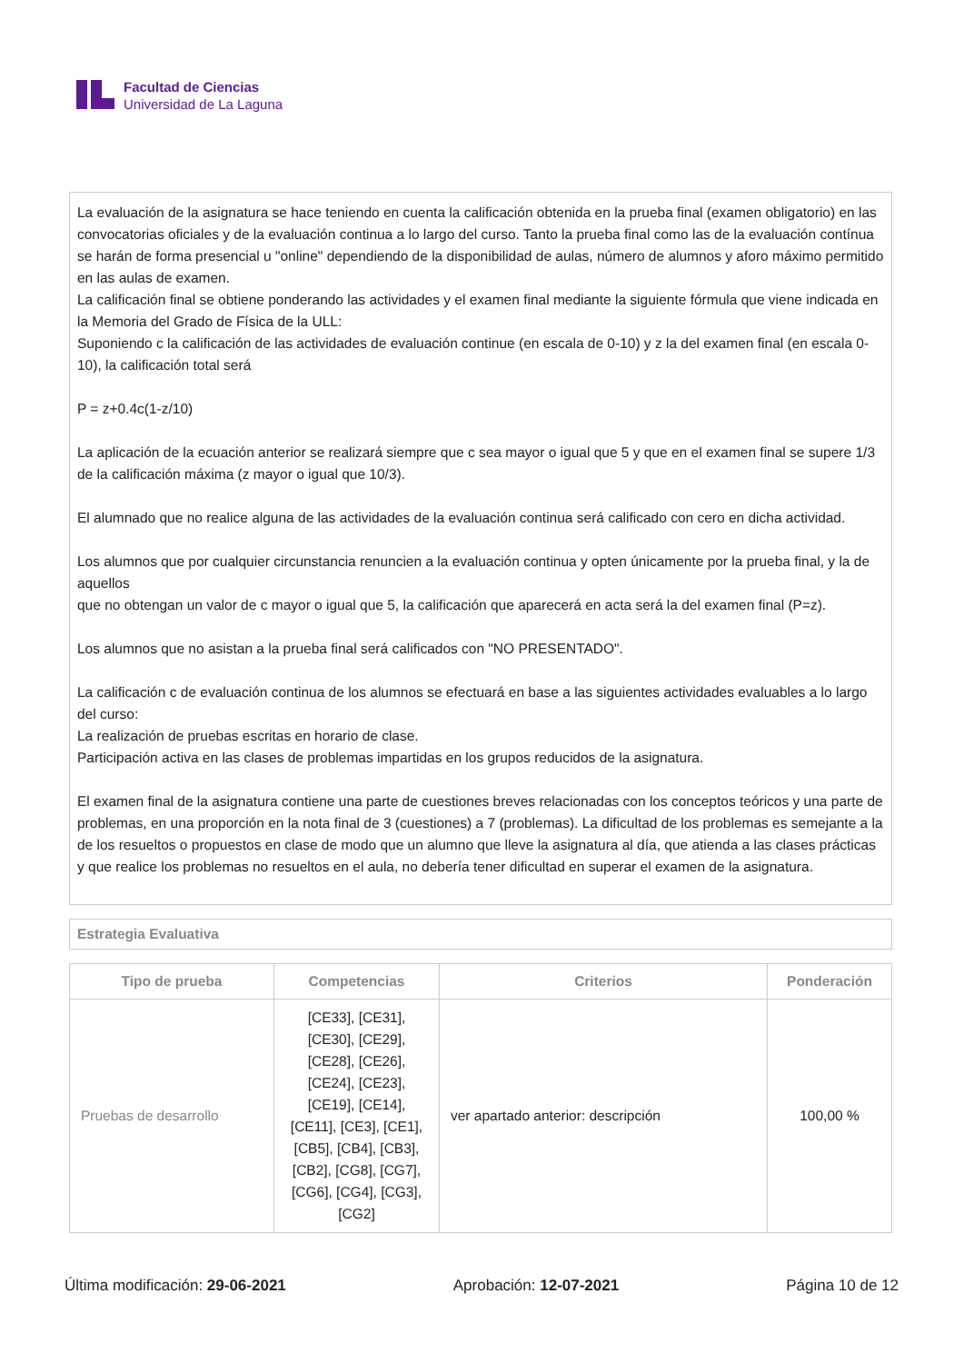Facultad de Ciencias
Universidad de La Laguna
La evaluación de la asignatura se hace teniendo en cuenta la calificación obtenida en la prueba final (examen obligatorio) en las convocatorias oficiales y de la evaluación continua a lo largo del curso. Tanto la prueba final como las de la evaluación contínua se harán de forma presencial u "online" dependiendo de la disponibilidad de aulas, número de alumnos y aforo máximo permitido en las aulas de examen.
La calificación final se obtiene ponderando las actividades y el examen final mediante la siguiente fórmula que viene indicada en la Memoria del Grado de Física de la ULL:
Suponiendo c la calificación de las actividades de evaluación continue (en escala de 0-10) y z la del examen final (en escala 0-10), la calificación total será
P = z+0.4c(1-z/10)
La aplicación de la ecuación anterior se realizará siempre que c sea mayor o igual que 5 y que en el examen final se supere 1/3 de la calificación máxima (z mayor o igual que 10/3).
El alumnado que no realice alguna de las actividades de la evaluación continua será calificado con cero en dicha actividad.
Los alumnos que por cualquier circunstancia renuncien a la evaluación continua y opten únicamente por la prueba final, y la de aquellos
que no obtengan un valor de c mayor o igual que 5, la calificación que aparecerá en acta será la del examen final (P=z).
Los alumnos que no asistan a la prueba final será calificados con "NO PRESENTADO".
La calificación c de evaluación continua de los alumnos se efectuará en base a las siguientes actividades evaluables a lo largo del curso:
La realización de pruebas escritas en horario de clase.
Participación activa en las clases de problemas impartidas en los grupos reducidos de la asignatura.
El examen final de la asignatura contiene una parte de cuestiones breves relacionadas con los conceptos teóricos y una parte de problemas, en una proporción en la nota final de 3 (cuestiones) a 7 (problemas). La dificultad de los problemas es semejante a la de los resueltos o propuestos en clase de modo que un alumno que lleve la asignatura al día, que atienda a las clases prácticas y que realice los problemas no resueltos en el aula, no debería tener dificultad en superar el examen de la asignatura.
Estrategia Evaluativa
| Tipo de prueba | Competencias | Criterios | Ponderación |
| --- | --- | --- | --- |
| Pruebas de desarrollo | [CE33], [CE31], [CE30], [CE29], [CE28], [CE26], [CE24], [CE23], [CE19], [CE14], [CE11], [CE3], [CE1], [CB5], [CB4], [CB3], [CB2], [CG8], [CG7], [CG6], [CG4], [CG3], [CG2] | ver apartado anterior: descripción | 100,00 % |
Última modificación: 29-06-2021 Aprobación: 12-07-2021 Página 10 de 12